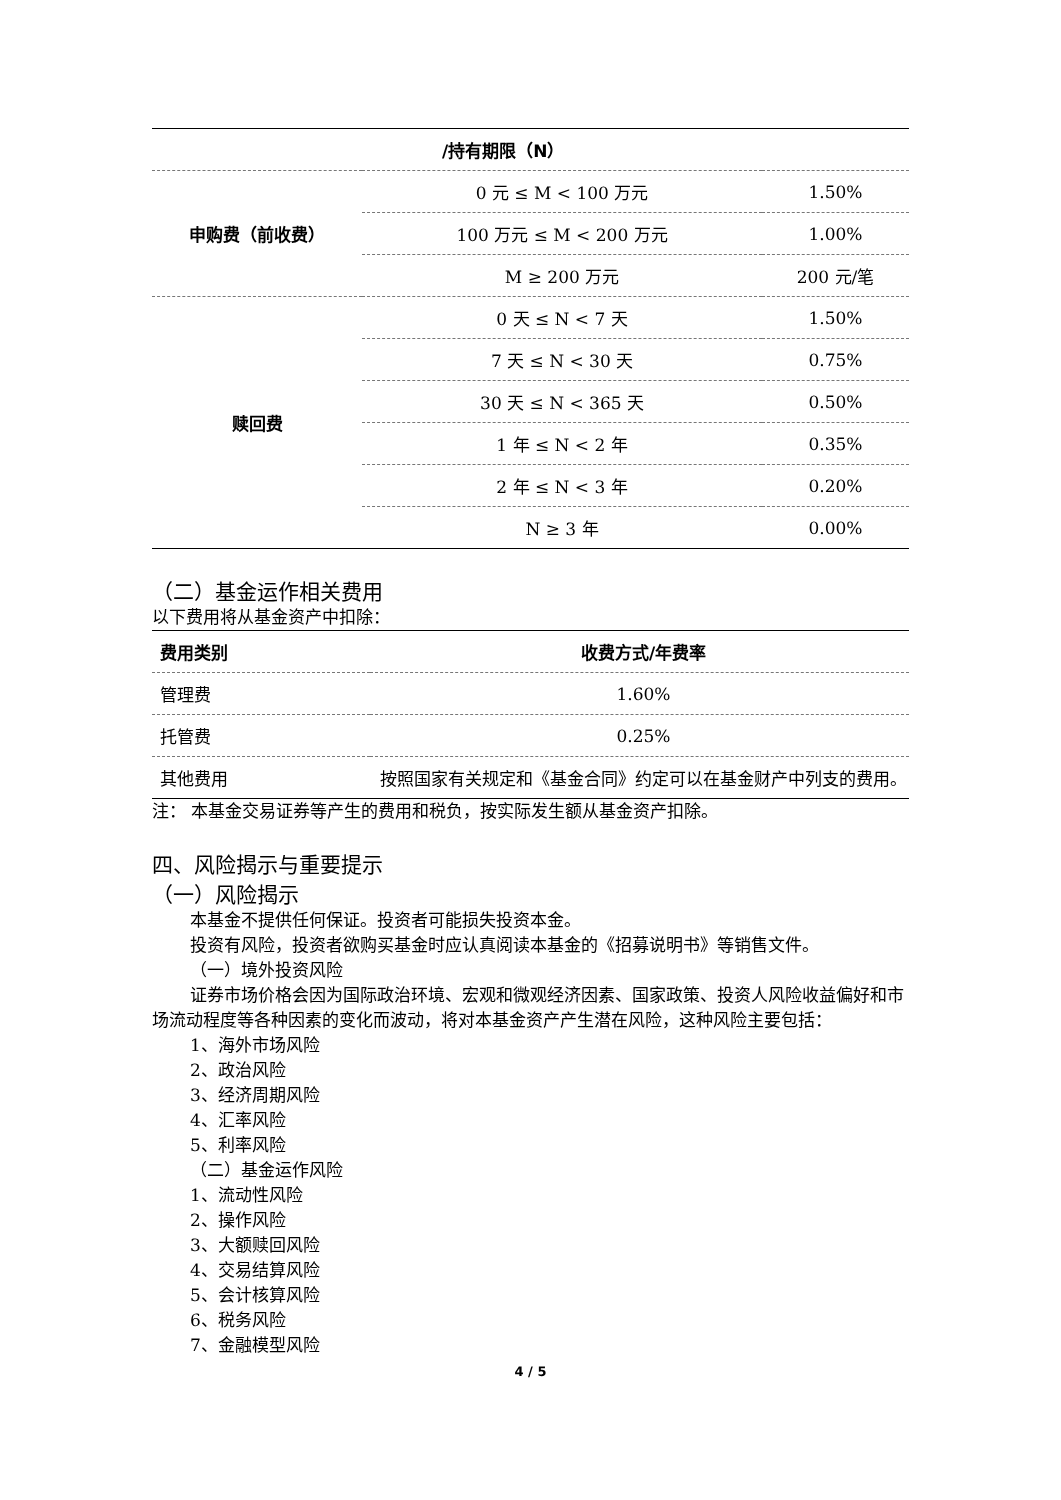| /持有期限（N） | | |
| 申购费（前收费） | 0 元 ≤ M < 100 万元 | 1.50% |
| | 100 万元 ≤ M < 200 万元 | 1.00% |
| | M ≥ 200 万元 | 200 元/笔 |
| 赎回费 | 0 天 ≤ N < 7 天 | 1.50% |
| | 7 天 ≤ N < 30 天 | 0.75% |
| | 30 天 ≤ N < 365 天 | 0.50% |
| | 1 年 ≤ N < 2 年 | 0.35% |
| | 2 年 ≤ N < 3 年 | 0.20% |
| | N ≥ 3 年 | 0.00% |
（二）基金运作相关费用
以下费用将从基金资产中扣除：
| 费用类别 | 收费方式/年费率 |
| --- | --- |
| 管理费 | 1.60% |
| 托管费 | 0.25% |
| 其他费用 | 按照国家有关规定和《基金合同》约定可以在基金财产中列支的费用。 |
注： 本基金交易证券等产生的费用和税负，按实际发生额从基金资产扣除。
四、风险揭示与重要提示
（一）风险揭示
本基金不提供任何保证。投资者可能损失投资本金。
投资有风险，投资者欲购买基金时应认真阅读本基金的《招募说明书》等销售文件。
（一）境外投资风险
证券市场价格会因为国际政治环境、宏观和微观经济因素、国家政策、投资人风险收益偏好和市场流动程度等各种因素的变化而波动，将对本基金资产产生潜在风险，这种风险主要包括：
1、海外市场风险
2、政治风险
3、经济周期风险
4、汇率风险
5、利率风险
（二）基金运作风险
1、流动性风险
2、操作风险
3、大额赎回风险
4、交易结算风险
5、会计核算风险
6、税务风险
7、金融模型风险
4 / 5